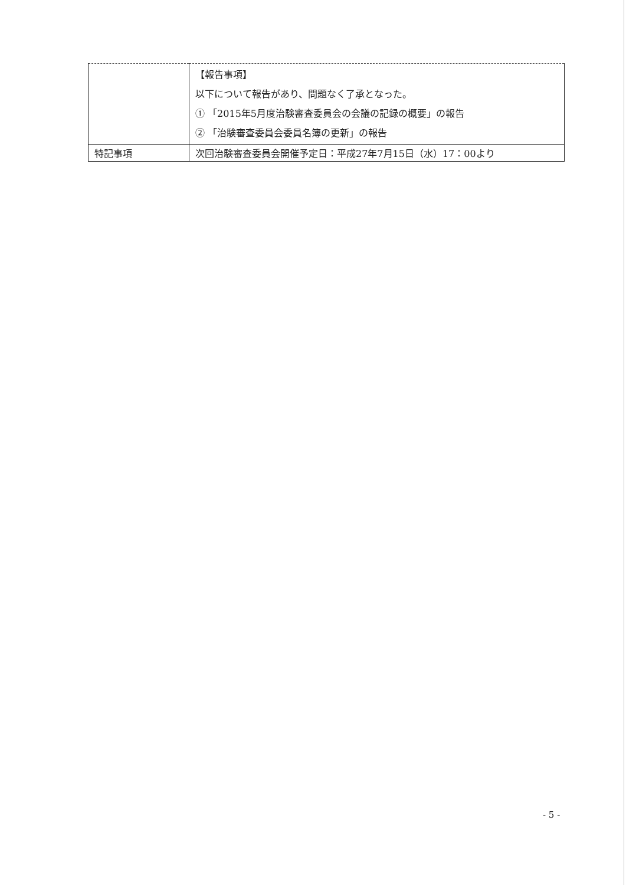| | 【報告事項】 以下について報告があり、問題なく了承となった。 ① 「2015年5月度治験審査委員会の会議の記録の概要」の報告 ② 「治験審査委員会委員名簿の更新」の報告 |
| 特記事項 | 次回治験審査委員会開催予定日：平成27年7月15日（水）17：00より |
- 5 -